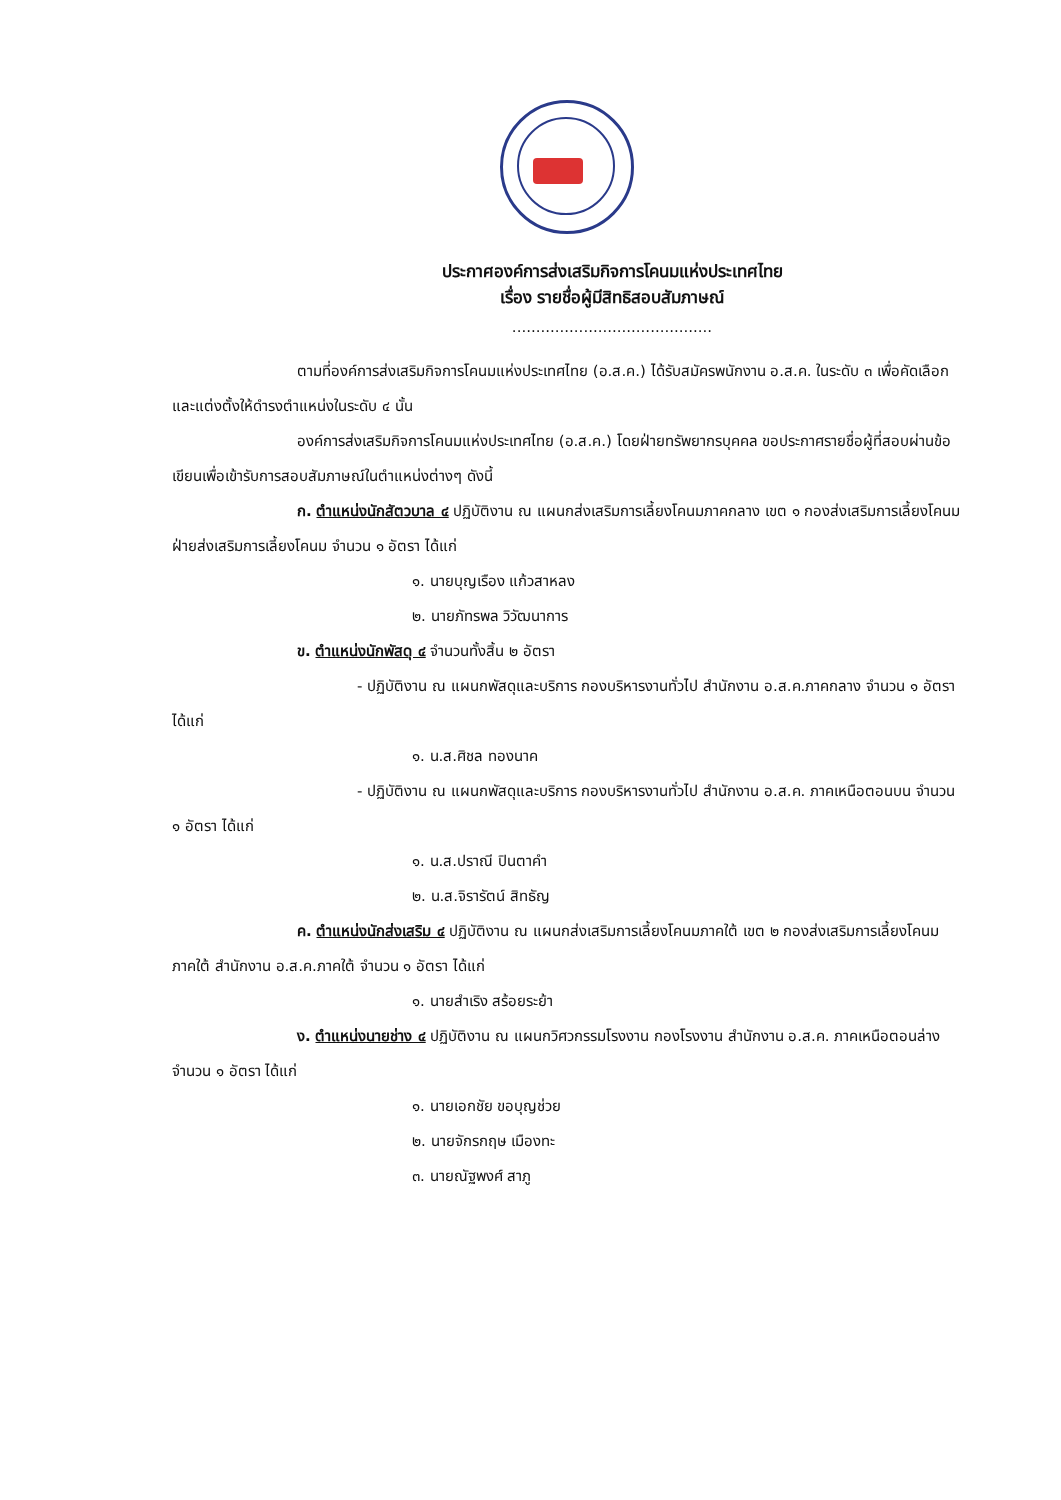ประกาศองค์การส่งเสริมกิจการโคนมแห่งประเทศไทย
เรื่อง รายชื่อผู้มีสิทธิสอบสัมภาษณ์
..........................................
ตามที่องค์การส่งเสริมกิจการโคนมแห่งประเทศไทย (อ.ส.ค.) ได้รับสมัครพนักงาน อ.ส.ค. ในระดับ ๓ เพื่อคัดเลือกและแต่งตั้งให้ดำรงตำแหน่งในระดับ ๔ นั้น
องค์การส่งเสริมกิจการโคนมแห่งประเทศไทย (อ.ส.ค.) โดยฝ่ายทรัพยากรบุคคล ขอประกาศรายชื่อผู้ที่สอบผ่านข้อเขียนเพื่อเข้ารับการสอบสัมภาษณ์ในตำแหน่งต่างๆ ดังนี้
ก. ตำแหน่งนักสัตวบาล ๔ ปฏิบัติงาน ณ แผนกส่งเสริมการเลี้ยงโคนมภาคกลาง เขต ๑ กองส่งเสริมการเลี้ยงโคนม ฝ่ายส่งเสริมการเลี้ยงโคนม จำนวน ๑ อัตรา ได้แก่
๑. นายบุญเรือง แก้วสาหลง
๒. นายภัทรพล วิวัฒนาการ
ข. ตำแหน่งนักพัสดุ ๔ จำนวนทั้งสิ้น ๒ อัตรา
- ปฏิบัติงาน ณ แผนกพัสดุและบริการ กองบริหารงานทั่วไป สำนักงาน อ.ส.ค.ภาคกลาง จำนวน ๑ อัตรา ได้แก่
๑. น.ส.ศิชล ทองนาค
- ปฏิบัติงาน ณ แผนกพัสดุและบริการ กองบริหารงานทั่วไป สำนักงาน อ.ส.ค. ภาคเหนือตอนบน จำนวน ๑ อัตรา ได้แก่
๑. น.ส.ปราณี ปินตาคำ
๒. น.ส.จิรารัตน์ สิทธัญ
ค. ตำแหน่งนักส่งเสริม ๔ ปฏิบัติงาน ณ แผนกส่งเสริมการเลี้ยงโคนมภาคใต้ เขต ๒ กองส่งเสริมการเลี้ยงโคนมภาคใต้ สำนักงาน อ.ส.ค.ภาคใต้ จำนวน ๑ อัตรา ได้แก่
๑. นายสำเริง สร้อยระย้า
ง. ตำแหน่งนายช่าง ๔ ปฏิบัติงาน ณ แผนกวิศวกรรมโรงงาน กองโรงงาน สำนักงาน อ.ส.ค. ภาคเหนือตอนล่าง จำนวน ๑ อัตรา ได้แก่
๑. นายเอกชัย ขอบุญช่วย
๒. นายจักรกฤษ เมืองทะ
๓. นายณัฐพงศ์ สาภู